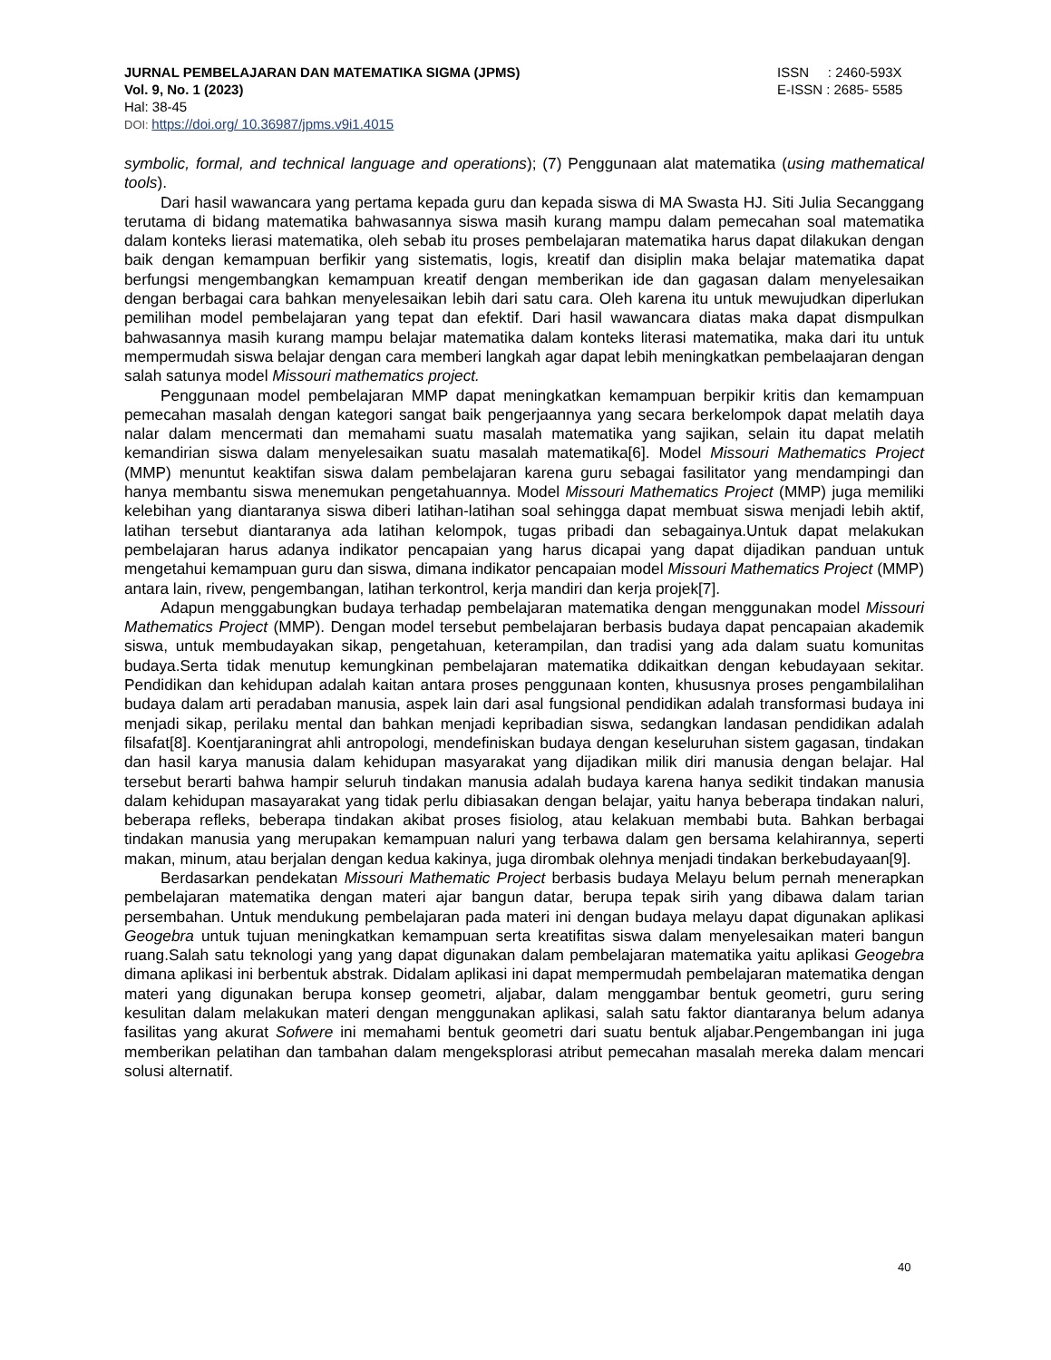JURNAL PEMBELAJARAN DAN MATEMATIKA SIGMA (JPMS) ISSN : 2460-593X
Vol. 9, No. 1 (2023) E-ISSN : 2685- 5585
Hal: 38-45
DOI: https://doi.org/ 10.36987/jpms.v9i1.4015
symbolic, formal, and technical language and operations); (7) Penggunaan alat matematika (using mathematical tools).
Dari hasil wawancara yang pertama kepada guru dan kepada siswa di MA Swasta HJ. Siti Julia Secanggang terutama di bidang matematika bahwasannya siswa masih kurang mampu dalam pemecahan soal matematika dalam konteks lierasi matematika, oleh sebab itu proses pembelajaran matematika harus dapat dilakukan dengan baik dengan kemampuan berfikir yang sistematis, logis, kreatif dan disiplin maka belajar matematika dapat berfungsi mengembangkan kemampuan kreatif dengan memberikan ide dan gagasan dalam menyelesaikan dengan berbagai cara bahkan menyelesaikan lebih dari satu cara. Oleh karena itu untuk mewujudkan diperlukan pemilihan model pembelajaran yang tepat dan efektif. Dari hasil wawancara diatas maka dapat dismpulkan bahwasannya masih kurang mampu belajar matematika dalam konteks literasi matematika, maka dari itu untuk mempermudah siswa belajar dengan cara memberi langkah agar dapat lebih meningkatkan pembelaajaran dengan salah satunya model Missouri mathematics project.
Penggunaan model pembelajaran MMP dapat meningkatkan kemampuan berpikir kritis dan kemampuan pemecahan masalah dengan kategori sangat baik pengerjaannya yang secara berkelompok dapat melatih daya nalar dalam mencermati dan memahami suatu masalah matematika yang sajikan, selain itu dapat melatih kemandirian siswa dalam menyelesaikan suatu masalah matematika[6]. Model Missouri Mathematics Project (MMP) menuntut keaktifan siswa dalam pembelajaran karena guru sebagai fasilitator yang mendampingi dan hanya membantu siswa menemukan pengetahuannya. Model Missouri Mathematics Project (MMP) juga memiliki kelebihan yang diantaranya siswa diberi latihan-latihan soal sehingga dapat membuat siswa menjadi lebih aktif, latihan tersebut diantaranya ada latihan kelompok, tugas pribadi dan sebagainya.Untuk dapat melakukan pembelajaran harus adanya indikator pencapaian yang harus dicapai yang dapat dijadikan panduan untuk mengetahui kemampuan guru dan siswa, dimana indikator pencapaian model Missouri Mathematics Project (MMP) antara lain, rivew, pengembangan, latihan terkontrol, kerja mandiri dan kerja projek[7].
Adapun menggabungkan budaya terhadap pembelajaran matematika dengan menggunakan model Missouri Mathematics Project (MMP). Dengan model tersebut pembelajaran berbasis budaya dapat pencapaian akademik siswa, untuk membudayakan sikap, pengetahuan, keterampilan, dan tradisi yang ada dalam suatu komunitas budaya.Serta tidak menutup kemungkinan pembelajaran matematika ddikaitkan dengan kebudayaan sekitar. Pendidikan dan kehidupan adalah kaitan antara proses penggunaan konten, khususnya proses pengambilalihan budaya dalam arti peradaban manusia, aspek lain dari asal fungsional pendidikan adalah transformasi budaya ini menjadi sikap, perilaku mental dan bahkan menjadi kepribadian siswa, sedangkan landasan pendidikan adalah filsafat[8]. Koentjaraningrat ahli antropologi, mendefiniskan budaya dengan keseluruhan sistem gagasan, tindakan dan hasil karya manusia dalam kehidupan masyarakat yang dijadikan milik diri manusia dengan belajar. Hal tersebut berarti bahwa hampir seluruh tindakan manusia adalah budaya karena hanya sedikit tindakan manusia dalam kehidupan masayarakat yang tidak perlu dibiasakan dengan belajar, yaitu hanya beberapa tindakan naluri, beberapa refleks, beberapa tindakan akibat proses fisiolog, atau kelakuan membabi buta. Bahkan berbagai tindakan manusia yang merupakan kemampuan naluri yang terbawa dalam gen bersama kelahirannya, seperti makan, minum, atau berjalan dengan kedua kakinya, juga dirombak olehnya menjadi tindakan berkebudayaan[9].
Berdasarkan pendekatan Missouri Mathematic Project berbasis budaya Melayu belum pernah menerapkan pembelajaran matematika dengan materi ajar bangun datar, berupa tepak sirih yang dibawa dalam tarian persembahan. Untuk mendukung pembelajaran pada materi ini dengan budaya melayu dapat digunakan aplikasi Geogebra untuk tujuan meningkatkan kemampuan serta kreatifitas siswa dalam menyelesaikan materi bangun ruang.Salah satu teknologi yang yang dapat digunakan dalam pembelajaran matematika yaitu aplikasi Geogebra dimana aplikasi ini berbentuk abstrak. Didalam aplikasi ini dapat mempermudah pembelajaran matematika dengan materi yang digunakan berupa konsep geometri, aljabar, dalam menggambar bentuk geometri, guru sering kesulitan dalam melakukan materi dengan menggunakan aplikasi, salah satu faktor diantaranya belum adanya fasilitas yang akurat Sofwere ini memahami bentuk geometri dari suatu bentuk aljabar.Pengembangan ini juga memberikan pelatihan dan tambahan dalam mengeksplorasi atribut pemecahan masalah mereka dalam mencari solusi alternatif.
40